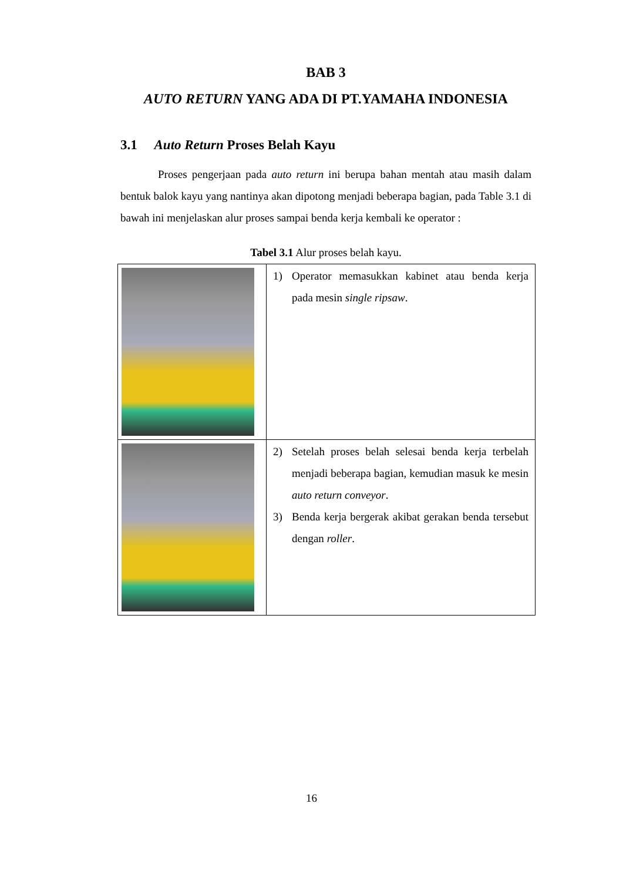BAB 3
AUTO RETURN YANG ADA DI PT.YAMAHA INDONESIA
3.1 Auto Return Proses Belah Kayu
Proses pengerjaan pada auto return ini berupa bahan mentah atau masih dalam bentuk balok kayu yang nantinya akan dipotong menjadi beberapa bagian, pada Table 3.1 di bawah ini menjelaskan alur proses sampai benda kerja kembali ke operator :
Tabel 3.1 Alur proses belah kayu.
| | 1) Operator memasukkan kabinet atau benda kerja pada mesin single ripsaw . |
| | 2) Setelah proses belah selesai benda kerja terbelah menjadi beberapa bagian, kemudian masuk ke mesin auto return conveyor . 3) Benda kerja bergerak akibat gerakan benda tersebut dengan roller . |
16